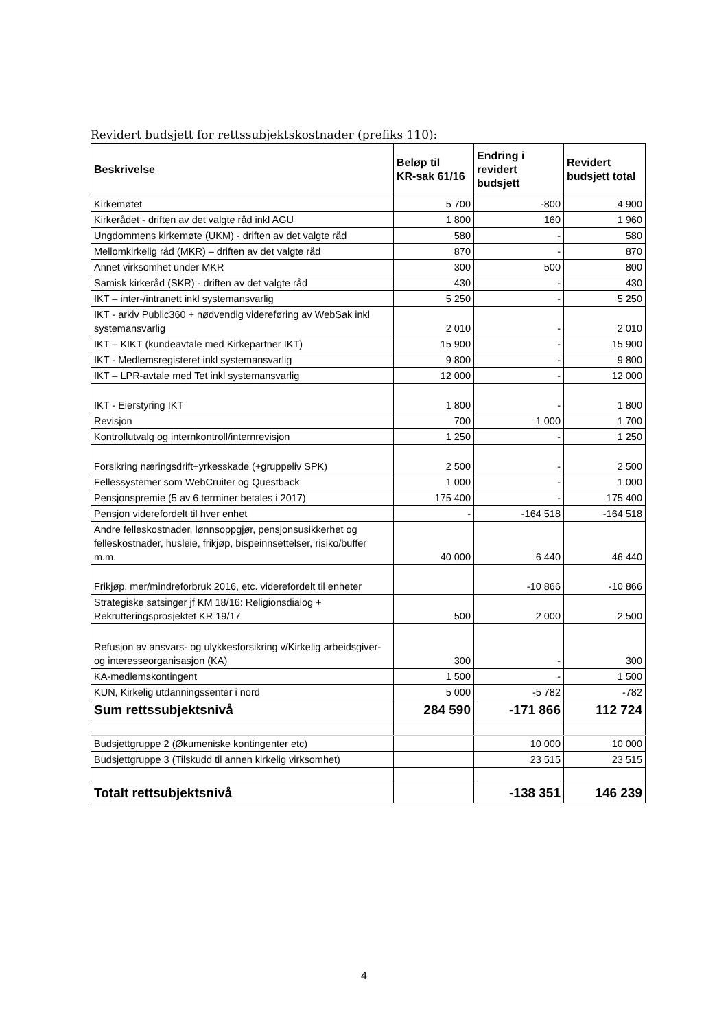Revidert budsjett for rettssubjektskostnader (prefiks 110):
| Beskrivelse | Beløp til KR-sak 61/16 | Endring i revidert budsjett | Revidert budsjett total |
| --- | --- | --- | --- |
| Kirkemøtet | 5 700 | -800 | 4 900 |
| Kirkerådet - driften av det valgte råd inkl AGU | 1 800 | 160 | 1 960 |
| Ungdommens kirkemøte (UKM) - driften av det valgte råd | 580 | - | 580 |
| Mellomkirkelig råd (MKR) – driften av det valgte råd | 870 | - | 870 |
| Annet virksomhet under MKR | 300 | 500 | 800 |
| Samisk kirkeråd (SKR) - driften av det valgte råd | 430 | - | 430 |
| IKT – inter-/intranett inkl systemansvarlig | 5 250 | - | 5 250 |
| IKT - arkiv Public360 + nødvendig videreføring av WebSak inkl systemansvarlig | 2 010 | - | 2 010 |
| IKT – KIKT (kundeavtale med Kirkepartner IKT) | 15 900 | - | 15 900 |
| IKT - Medlemsregisteret inkl systemansvarlig | 9 800 | - | 9 800 |
| IKT – LPR-avtale med Tet inkl systemansvarlig | 12 000 | - | 12 000 |
| IKT - Eierstyring IKT | 1 800 | - | 1 800 |
| Revisjon | 700 | 1 000 | 1 700 |
| Kontrollutvalg og internkontroll/internrevisjon | 1 250 | - | 1 250 |
| Forsikring næringsdrift+yrkesskade (+gruppeliv SPK) | 2 500 | - | 2 500 |
| Fellessystemer som WebCruiter og Questback | 1 000 | - | 1 000 |
| Pensjonspremie (5 av 6 terminer betales i 2017) | 175 400 | - | 175 400 |
| Pensjon viderefordelt til hver enhet | - | -164 518 | -164 518 |
| Andre felleskostnader, lønnsoppgjør, pensjonsusikkerhet og felleskostnader, husleie, frikjøp, bispeinnsettelser, risiko/buffer m.m. | 40 000 | 6 440 | 46 440 |
| Frikjøp, mer/mindreforbruk 2016, etc. viderefordelt til enheter | | -10 866 | -10 866 |
| Strategiske satsinger jf KM 18/16: Religionsdialog + Rekrutteringsprosjektet KR 19/17 | 500 | 2 000 | 2 500 |
| Refusjon av ansvars- og ulykkesforsikring v/Kirkelig arbeidsgiver- og interesseorganisasjon (KA) | 300 | - | 300 |
| KA-medlemskontingent | 1 500 | - | 1 500 |
| KUN, Kirkelig utdanningssenter i nord | 5 000 | -5 782 | -782 |
| Sum rettssubjektsnivå | 284 590 | -171 866 | 112 724 |
| Budsjettgruppe 2 (Økumeniske kontingenter etc) | | 10 000 | 10 000 |
| Budsjettgruppe 3 (Tilskudd til annen kirkelig virksomhet) | | 23 515 | 23 515 |
| Totalt rettsubjektsnivå | | -138 351 | 146 239 |
4